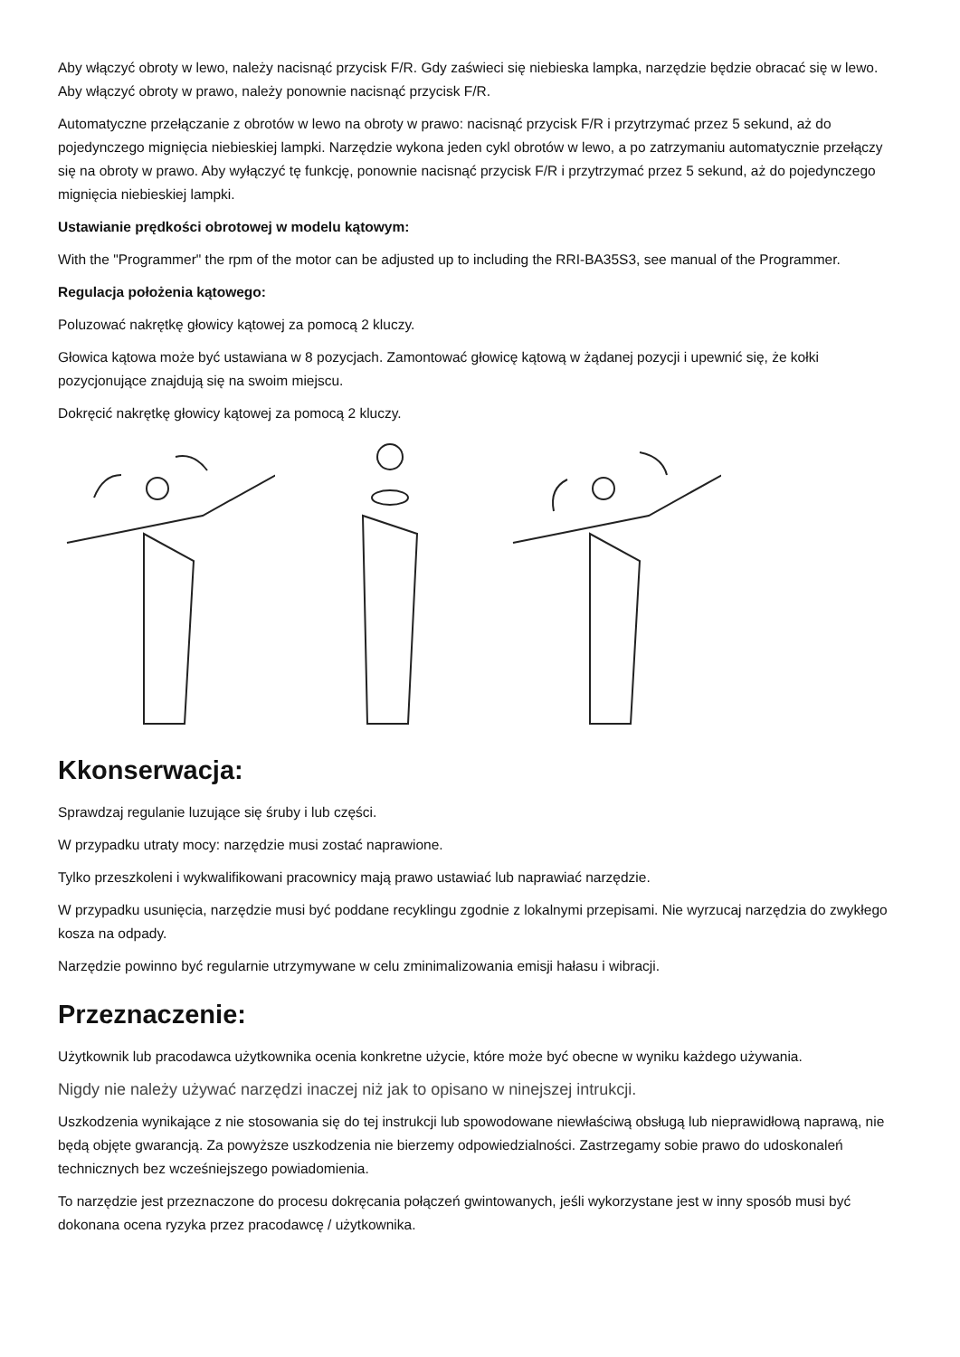Aby włączyć obroty w lewo, należy nacisnąć przycisk F/R. Gdy zaświeci się niebieska lampka, narzędzie będzie obracać się w lewo. Aby włączyć obroty w prawo, należy ponownie nacisnąć przycisk F/R.
Automatyczne przełączanie z obrotów w lewo na obroty w prawo: nacisnąć przycisk F/R i przytrzymać przez 5 sekund, aż do pojedynczego mignięcia niebieskiej lampki. Narzędzie wykona jeden cykl obrotów w lewo, a po zatrzymaniu automatycznie przełączy się na obroty w prawo. Aby wyłączyć tę funkcję, ponownie nacisnąć przycisk F/R i przytrzymać przez 5 sekund, aż do pojedynczego mignięcia niebieskiej lampki.
Ustawianie prędkości obrotowej w modelu kątowym:
With the "Programmer" the rpm of the motor can be adjusted up to including the RRI-BA35S3, see manual of the Programmer.
Regulacja położenia kątowego:
Poluzować nakrętkę głowicy kątowej za pomocą 2 kluczy.
Głowica kątowa może być ustawiana w 8 pozycjach. Zamontować głowicę kątową w żądanej pozycji i upewnić się, że kołki pozycjonujące znajdują się na swoim miejscu.
Dokręcić nakrętkę głowicy kątowej za pomocą 2 kluczy.
Kkonserwacja:
Sprawdzaj regulanie luzujące się śruby i lub części.
W przypadku utraty mocy: narzędzie musi zostać naprawione.
Tylko przeszkoleni i wykwalifikowani pracownicy mają prawo ustawiać lub naprawiać narzędzie.
W przypadku usunięcia, narzędzie musi być poddane recyklingu zgodnie z lokalnymi przepisami. Nie wyrzucaj narzędzia do zwykłego kosza na odpady.
Narzędzie powinno być regularnie utrzymywane w celu zminimalizowania emisji hałasu i wibracji.
Przeznaczenie:
Użytkownik lub pracodawca użytkownika ocenia konkretne użycie, które może być obecne w wyniku każdego używania.
Nigdy nie należy używać narzędzi inaczej niż jak to opisano w ninejszej intrukcji.
Uszkodzenia wynikające z nie stosowania się do tej instrukcji lub spowodowane niewłaściwą obsługą lub nieprawidłową naprawą, nie będą objęte gwarancją. Za powyższe uszkodzenia nie bierzemy odpowiedzialności. Zastrzegamy sobie prawo do udoskonaleń technicznych bez wcześniejszego powiadomienia.
To narzędzie jest przeznaczone do procesu dokręcania połączeń gwintowanych, jeśli wykorzystane jest w inny sposób musi być dokonana ocena ryzyka przez pracodawcę / użytkownika.